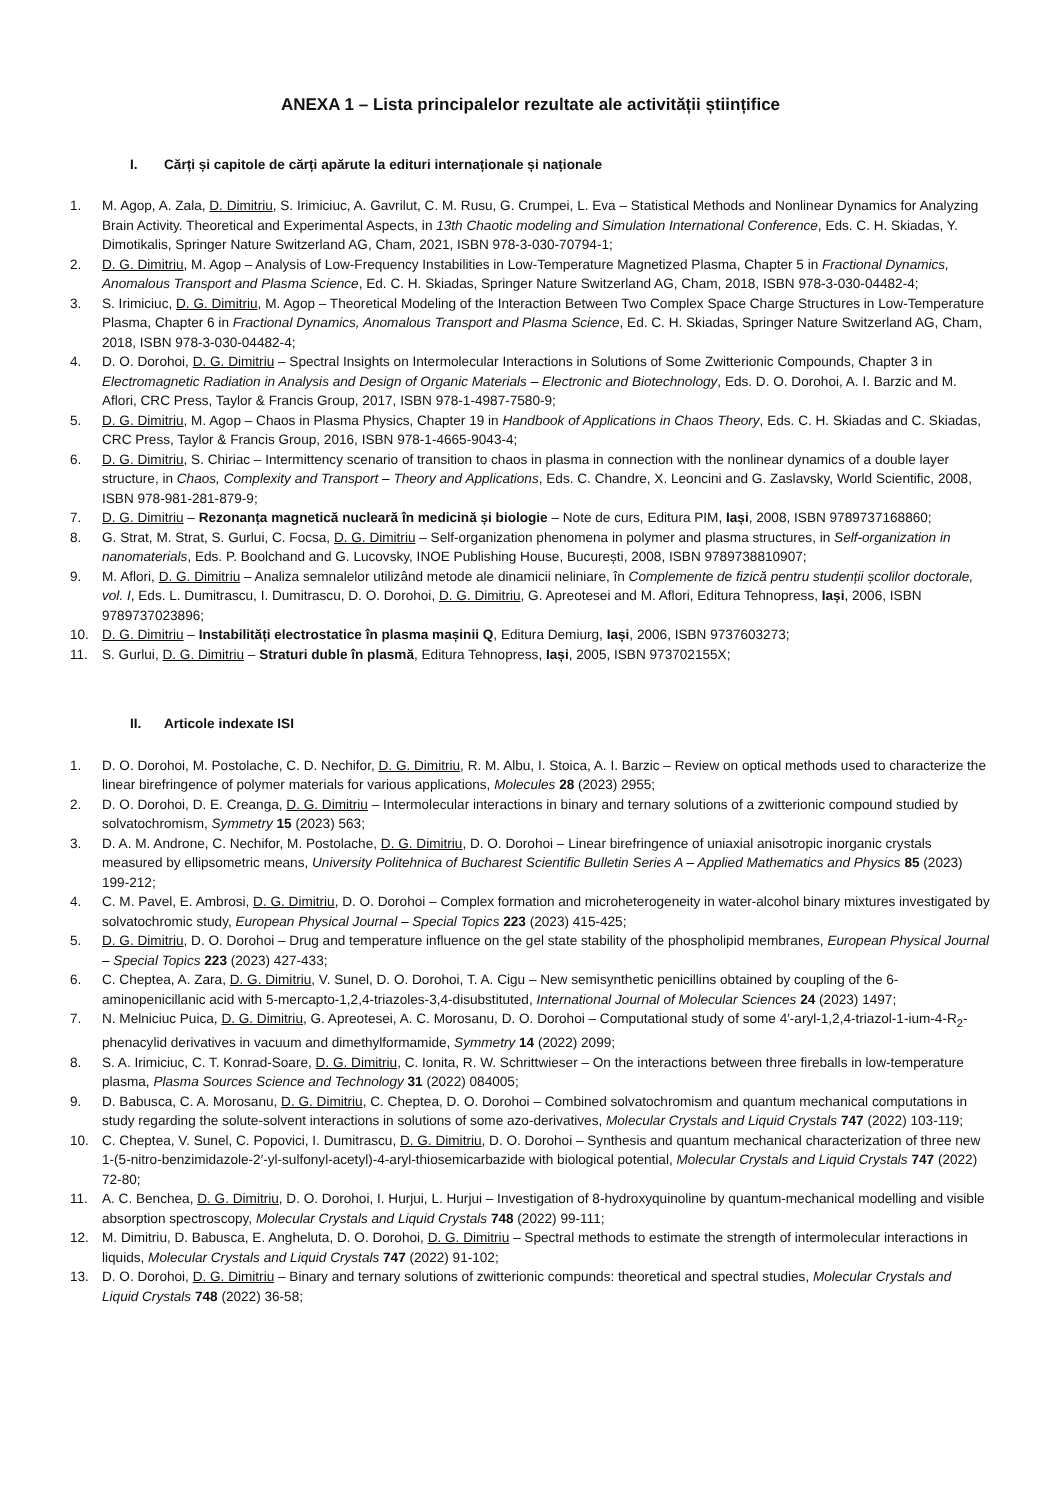ANEXA 1 – Lista principalelor rezultate ale activității științifice
I. Cărți și capitole de cărți apărute la edituri internaționale și naționale
1. M. Agop, A. Zala, D. Dimitriu, S. Irimiciuc, A. Gavrilut, C. M. Rusu, G. Crumpei, L. Eva – Statistical Methods and Nonlinear Dynamics for Analyzing Brain Activity. Theoretical and Experimental Aspects, in 13th Chaotic modeling and Simulation International Conference, Eds. C. H. Skiadas, Y. Dimotikalis, Springer Nature Switzerland AG, Cham, 2021, ISBN 978-3-030-70794-1;
2. D. G. Dimitriu, M. Agop – Analysis of Low-Frequency Instabilities in Low-Temperature Magnetized Plasma, Chapter 5 in Fractional Dynamics, Anomalous Transport and Plasma Science, Ed. C. H. Skiadas, Springer Nature Switzerland AG, Cham, 2018, ISBN 978-3-030-04482-4;
3. S. Irimiciuc, D. G. Dimitriu, M. Agop – Theoretical Modeling of the Interaction Between Two Complex Space Charge Structures in Low-Temperature Plasma, Chapter 6 in Fractional Dynamics, Anomalous Transport and Plasma Science, Ed. C. H. Skiadas, Springer Nature Switzerland AG, Cham, 2018, ISBN 978-3-030-04482-4;
4. D. O. Dorohoi, D. G. Dimitriu – Spectral Insights on Intermolecular Interactions in Solutions of Some Zwitterionic Compounds, Chapter 3 in Electromagnetic Radiation in Analysis and Design of Organic Materials – Electronic and Biotechnology, Eds. D. O. Dorohoi, A. I. Barzic and M. Aflori, CRC Press, Taylor & Francis Group, 2017, ISBN 978-1-4987-7580-9;
5. D. G. Dimitriu, M. Agop – Chaos in Plasma Physics, Chapter 19 in Handbook of Applications in Chaos Theory, Eds. C. H. Skiadas and C. Skiadas, CRC Press, Taylor & Francis Group, 2016, ISBN 978-1-4665-9043-4;
6. D. G. Dimitriu, S. Chiriac – Intermittency scenario of transition to chaos in plasma in connection with the nonlinear dynamics of a double layer structure, in Chaos, Complexity and Transport – Theory and Applications, Eds. C. Chandre, X. Leoncini and G. Zaslavsky, World Scientific, 2008, ISBN 978-981-281-879-9;
7. D. G. Dimitriu – Rezonanța magnetică nucleară în medicină și biologie – Note de curs, Editura PIM, Iași, 2008, ISBN 9789737168860;
8. G. Strat, M. Strat, S. Gurlui, C. Focsa, D. G. Dimitriu – Self-organization phenomena in polymer and plasma structures, in Self-organization in nanomaterials, Eds. P. Boolchand and G. Lucovsky, INOE Publishing House, București, 2008, ISBN 9789738810907;
9. M. Aflori, D. G. Dimitriu – Analiza semnalelor utilizând metode ale dinamicii neliniare, în Complemente de fizică pentru studenții școlilor doctorale, vol. I, Eds. L. Dumitrascu, I. Dumitrascu, D. O. Dorohoi, D. G. Dimitriu, G. Apreotesei and M. Aflori, Editura Tehnopress, Iași, 2006, ISBN 9789737023896;
10. D. G. Dimitriu – Instabilități electrostatice în plasma mașinii Q, Editura Demiurg, Iași, 2006, ISBN 9737603273;
11. S. Gurlui, D. G. Dimitriu – Straturi duble în plasmă, Editura Tehnopress, Iași, 2005, ISBN 973702155X;
II. Articole indexate ISI
1. D. O. Dorohoi, M. Postolache, C. D. Nechifor, D. G. Dimitriu, R. M. Albu, I. Stoica, A. I. Barzic – Review on optical methods used to characterize the linear birefringence of polymer materials for various applications, Molecules 28 (2023) 2955;
2. D. O. Dorohoi, D. E. Creanga, D. G. Dimitriu – Intermolecular interactions in binary and ternary solutions of a zwitterionic compound studied by solvatochromism, Symmetry 15 (2023) 563;
3. D. A. M. Androne, C. Nechifor, M. Postolache, D. G. Dimitriu, D. O. Dorohoi – Linear birefringence of uniaxial anisotropic inorganic crystals measured by ellipsometric means, University Politehnica of Bucharest Scientific Bulletin Series A – Applied Mathematics and Physics 85 (2023) 199-212;
4. C. M. Pavel, E. Ambrosi, D. G. Dimitriu, D. O. Dorohoi – Complex formation and microheterogeneity in water-alcohol binary mixtures investigated by solvatochromic study, European Physical Journal – Special Topics 223 (2023) 415-425;
5. D. G. Dimitriu, D. O. Dorohoi – Drug and temperature influence on the gel state stability of the phospholipid membranes, European Physical Journal – Special Topics 223 (2023) 427-433;
6. C. Cheptea, A. Zara, D. G. Dimitriu, V. Sunel, D. O. Dorohoi, T. A. Cigu – New semisynthetic penicillins obtained by coupling of the 6-aminopenicillanic acid with 5-mercapto-1,2,4-triazoles-3,4-disubstituted, International Journal of Molecular Sciences 24 (2023) 1497;
7. N. Melniciuc Puica, D. G. Dimitriu, G. Apreotesei, A. C. Morosanu, D. O. Dorohoi – Computational study of some 4′-aryl-1,2,4-triazol-1-ium-4-R<sub>2</sub>-phenacylid derivatives in vacuum and dimethylformamide, Symmetry 14 (2022) 2099;
8. S. A. Irimiciuc, C. T. Konrad-Soare, D. G. Dimitriu, C. Ionita, R. W. Schrittwieser – On the interactions between three fireballs in low-temperature plasma, Plasma Sources Science and Technology 31 (2022) 084005;
9. D. Babusca, C. A. Morosanu, D. G. Dimitriu, C. Cheptea, D. O. Dorohoi – Combined solvatochromism and quantum mechanical computations in study regarding the solute-solvent interactions in solutions of some azo-derivatives, Molecular Crystals and Liquid Crystals 747 (2022) 103-119;
10. C. Cheptea, V. Sunel, C. Popovici, I. Dumitrascu, D. G. Dimitriu, D. O. Dorohoi – Synthesis and quantum mechanical characterization of three new 1-(5-nitro-benzimidazole-2′-yl-sulfonyl-acetyl)-4-aryl-thiosemicarbazide with biological potential, Molecular Crystals and Liquid Crystals 747 (2022) 72-80;
11. A. C. Benchea, D. G. Dimitriu, D. O. Dorohoi, I. Hurjui, L. Hurjui – Investigation of 8-hydroxyquinoline by quantum-mechanical modelling and visible absorption spectroscopy, Molecular Crystals and Liquid Crystals 748 (2022) 99-111;
12. M. Dimitriu, D. Babusca, E. Angheluta, D. O. Dorohoi, D. G. Dimitriu – Spectral methods to estimate the strength of intermolecular interactions in liquids, Molecular Crystals and Liquid Crystals 747 (2022) 91-102;
13. D. O. Dorohoi, D. G. Dimitriu – Binary and ternary solutions of zwitterionic compunds: theoretical and spectral studies, Molecular Crystals and Liquid Crystals 748 (2022) 36-58;